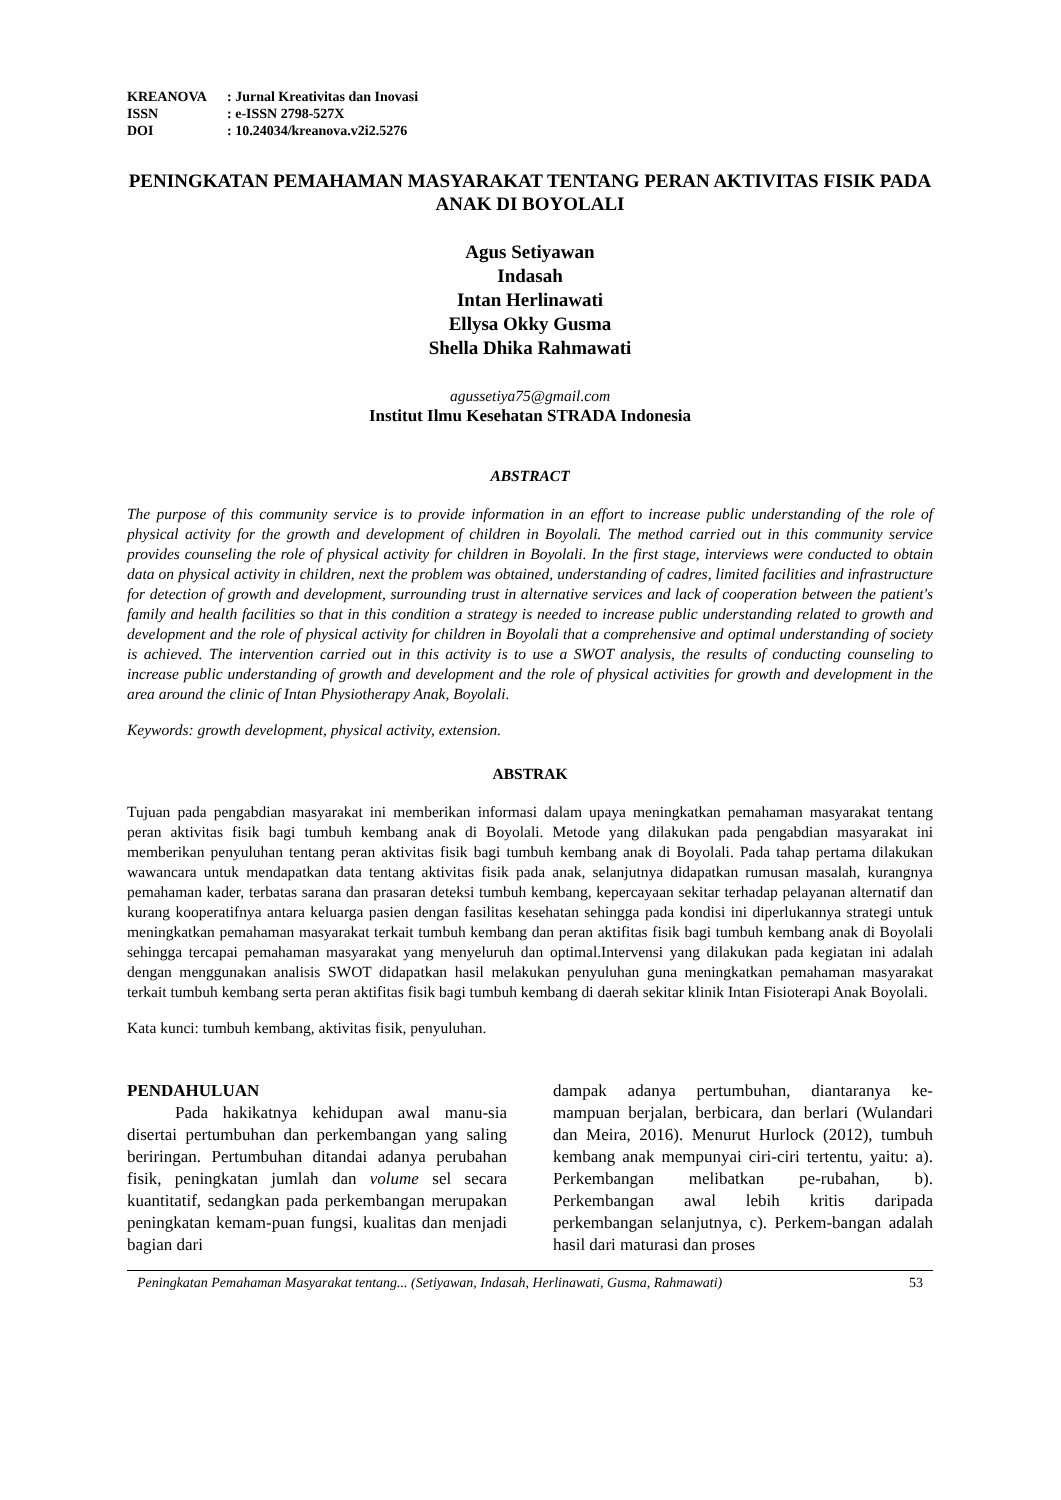| KREANOVA | : Jurnal Kreativitas dan Inovasi |
| ISSN | : e-ISSN 2798-527X |
| DOI | : 10.24034/kreanova.v2i2.5276 |
PENINGKATAN PEMAHAMAN MASYARAKAT TENTANG PERAN AKTIVITAS FISIK PADA ANAK DI BOYOLALI
Agus Setiyawan
Indasah
Intan Herlinawati
Ellysa Okky Gusma
Shella Dhika Rahmawati
agussetiya75@gmail.com
Institut Ilmu Kesehatan STRADA Indonesia
ABSTRACT
The purpose of this community service is to provide information in an effort to increase public understanding of the role of physical activity for the growth and development of children in Boyolali. The method carried out in this community service provides counseling the role of physical activity for children in Boyolali. In the first stage, interviews were conducted to obtain data on physical activity in children, next the problem was obtained, understanding of cadres, limited facilities and infrastructure for detection of growth and development, surrounding trust in alternative services and lack of cooperation between the patient's family and health facilities so that in this condition a strategy is needed to increase public understanding related to growth and development and the role of physical activity for children in Boyolali that a comprehensive and optimal understanding of society is achieved. The intervention carried out in this activity is to use a SWOT analysis, the results of conducting counseling to increase public understanding of growth and development and the role of physical activities for growth and development in the area around the clinic of Intan Physiotherapy Anak, Boyolali.
Keywords: growth development, physical activity, extension.
ABSTRAK
Tujuan pada pengabdian masyarakat ini memberikan informasi dalam upaya meningkatkan pemahaman masyarakat tentang peran aktivitas fisik bagi tumbuh kembang anak di Boyolali. Metode yang dilakukan pada pengabdian masyarakat ini memberikan penyuluhan tentang peran aktivitas fisik bagi tumbuh kembang anak di Boyolali. Pada tahap pertama dilakukan wawancara untuk mendapatkan data tentang aktivitas fisik pada anak, selanjutnya didapatkan rumusan masalah, kurangnya pemahaman kader, terbatas sarana dan prasaran deteksi tumbuh kembang, kepercayaan sekitar terhadap pelayanan alternatif dan kurang kooperatifnya antara keluarga pasien dengan fasilitas kesehatan sehingga pada kondisi ini diperlukannya strategi untuk meningkatkan pemahaman masyarakat terkait tumbuh kembang dan peran aktifitas fisik bagi tumbuh kembang anak di Boyolali sehingga tercapai pemahaman masyarakat yang menyeluruh dan optimal.Intervensi yang dilakukan pada kegiatan ini adalah dengan menggunakan analisis SWOT didapatkan hasil melakukan penyuluhan guna meningkatkan pemahaman masyarakat terkait tumbuh kembang serta peran aktifitas fisik bagi tumbuh kembang di daerah sekitar klinik Intan Fisioterapi Anak Boyolali.
Kata kunci: tumbuh kembang, aktivitas fisik, penyuluhan.
PENDAHULUAN
Pada hakikatnya kehidupan awal manu-sia disertai pertumbuhan dan perkembangan yang saling beriringan. Pertumbuhan ditandai adanya perubahan fisik, peningkatan jumlah dan volume sel secara kuantitatif, sedangkan pada perkembangan merupakan peningkatan kemam-puan fungsi, kualitas dan menjadi bagian dari
dampak adanya pertumbuhan, diantaranya ke-mampuan berjalan, berbicara, dan berlari (Wulandari dan Meira, 2016). Menurut Hurlock (2012), tumbuh kembang anak mempunyai ciri-ciri tertentu, yaitu: a). Perkembangan melibatkan pe-rubahan, b). Perkembangan awal lebih kritis daripada perkembangan selanjutnya, c). Perkem-bangan adalah hasil dari maturasi dan proses
Peningkatan Pemahaman Masyarakat tentang... (Setiyawan, Indasah, Herlinawati, Gusma, Rahmawati) 53